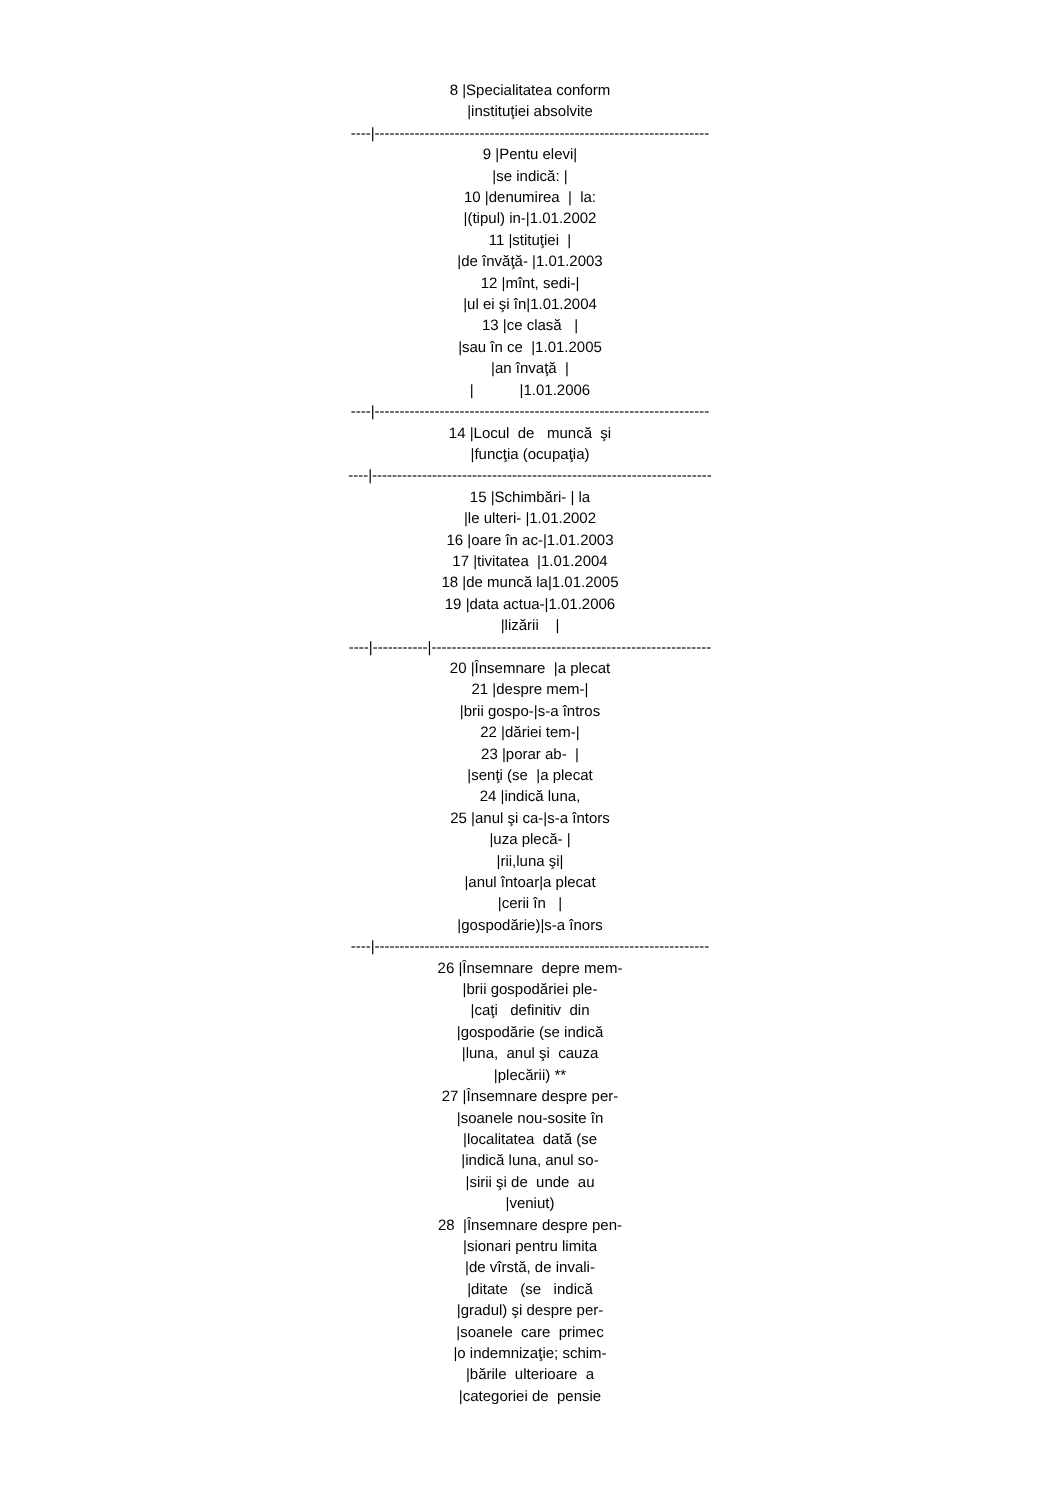8 |Specialitatea conform |instituţiei absolvite ----|------------------------------------------------------------------- 9 |Pentu elevi| |se indică: | 10 |denumirea | la: |(tipul) in-|1.01.2002 11 |stituţiei | |de învăţă- |1.01.2003 12 |mînt, sedi-| |ul ei şi în|1.01.2004 13 |ce clasă | |sau în ce |1.01.2005 |an învaţă | | |1.01.2006 ----|------------------------------------------------------------------- 14 |Locul de muncă şi |funcţia (ocupaţia) ----|-------------------------------------------------------------------- 15 |Schimbări- | la |le ulteri- |1.01.2002 16 |oare în ac-|1.01.2003 17 |tivitatea |1.01.2004 18 |de muncă la|1.01.2005 19 |data actua-|1.01.2006 |lizării | ----|-----------|-------------------------------------------------------- 20 |Însemnare |a plecat 21 |despre mem-| |brii gospo-|s-a întros 22 |dăriei tem-| 23 |porar ab- | |senţi (se |a plecat 24 |indică luna, 25 |anul şi ca-|s-a întors |uza plecă- | |rii,luna şi| |anul întoar|a plecat |cerii în | |gospodărie)|s-a înors ----|------------------------------------------------------------------- 26 |Însemnare depre mem- |brii gospodăriei ple- |caţi definitiv din |gospodărie (se indică |luna, anul şi cauza |plecării) ** 27 |Însemnare despre per- |soanele nou-sosite în |localitatea dată (se |indică luna, anul so- |sirii şi de unde au |veniut) 28 |Însemnare despre pen- |sionari pentru limita |de vîrstă, de invali- |ditate (se indică |gradul) şi despre per- |soanele care primec |o indemnizaţie; schim- |bările ulterioare a |categoriei de pensie